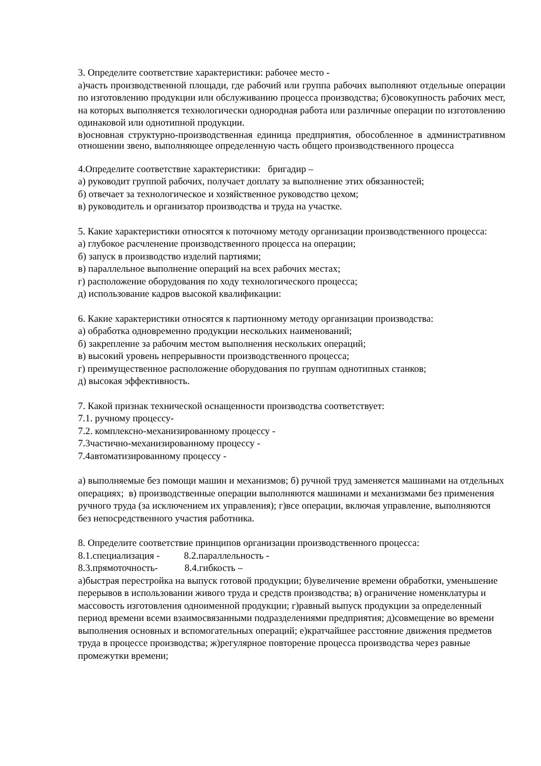3. Определите соответствие характеристики: рабочее место -
а)часть производственной площади, где рабочий или группа рабочих выполняют отдельные операции по изготовлению продукции или обслуживанию процесса производства; б)совокупность рабочих мест, на которых выполняется технологически однородная работа или различные операции по изготовлению одинаковой или однотипной продукции.
в)основная структурно-производственная единица предприятия, обособленное в административном отношении звено, выполняющее определенную часть общего производственного процесса
4.Определите соответствие характеристики: бригадир –
а) руководит группой рабочих, получает доплату за выполнение этих обязанностей;
б) отвечает за технологическое и хозяйственное руководство цехом;
в) руководитель и организатор производства и труда на участке.
5. Какие характеристики относятся к поточному методу организации производственного процесса:
а) глубокое расчленение производственного процесса на операции;
б) запуск в производство изделий партиями;
в) параллельное выполнение операций на всех рабочих местах;
г) расположение оборудования по ходу технологического процесса;
д) использование кадров высокой квалификации:
6. Какие характеристики относятся к партионному методу организации производства:
а) обработка одновременно продукции нескольких наименований;
б) закрепление за рабочим местом выполнения нескольких операций;
в) высокий уровень непрерывности производственного процесса;
г) преимущественное расположение оборудования по группам однотипных станков;
д) высокая эффективность.
7. Какой признак технической оснащенности производства соответствует:
7.1. ручному процессу-
7.2. комплексно-механизированному процессу -
7.3частично-механизированному процессу -
7.4автоматизированному процессу -
а) выполняемые без помощи машин и механизмов; б) ручной труд заменяется машинами на отдельных операциях; в) производственные операции выполняются машинами и механизмами без применения ручного труда (за исключением их управления); г)все операции, включая управление, выполняются без непосредственного участия работника.
8. Определите соответствие принципов организации производственного процесса:
8.1.специализация - 8.2.параллельность -
8.3.прямоточность- 8.4.гибкость –
а)быстрая перестройка на выпуск готовой продукции; б)увеличение времени обработки, уменьшение перерывов в использовании живого труда и средств производства; в) ограничение номенклатуры и массовость изготовления одноименной продукции; г)равный выпуск продукции за определенный период времени всеми взаимосвязанными подразделениями предприятия; д)совмещение во времени выполнения основных и вспомогательных операций; е)кратчайшее расстояние движения предметов труда в процессе производства; ж)регулярное повторение процесса производства через равные промежутки времени;